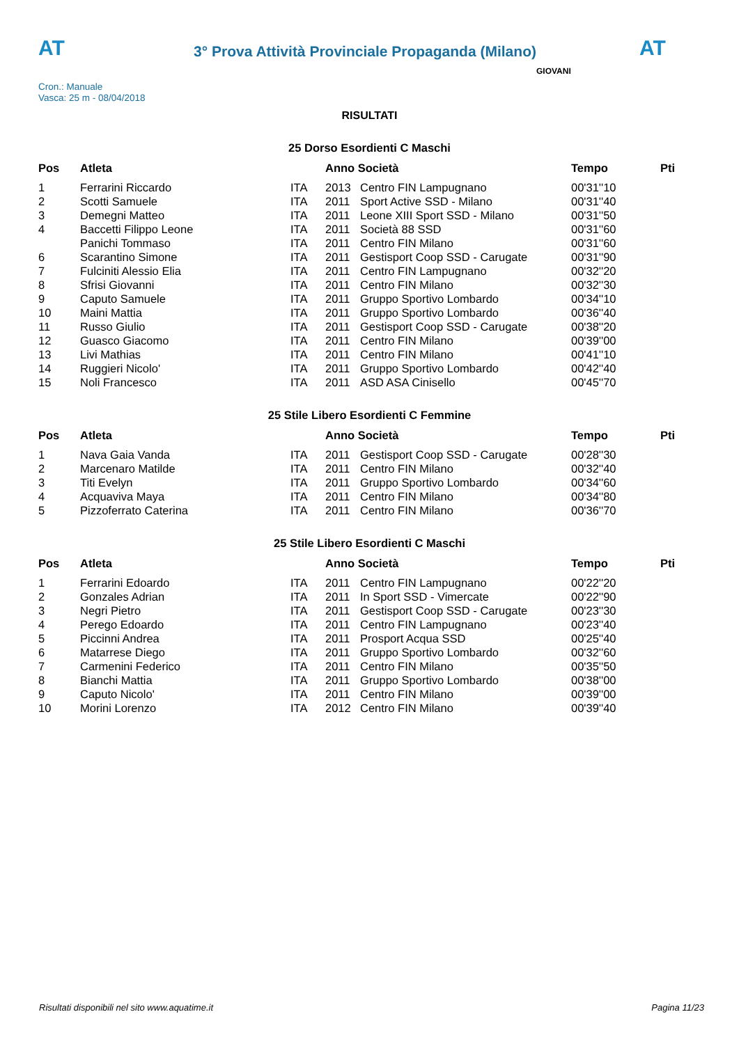AT
3° Prova Attività Provinciale Propaganda (Milano)
AT
Cron.: Manuale
Vasca: 25 m - 08/04/2018
GIOVANI
RISULTATI
25 Dorso Esordienti C Maschi
| Pos | Atleta | | Anno Società | | Tempo | Pti |
| --- | --- | --- | --- | --- | --- | --- |
| 1 | Ferrarini Riccardo | ITA | 2013 | Centro FIN Lampugnano | 00'31''10 | |
| 2 | Scotti Samuele | ITA | 2011 | Sport Active SSD - Milano | 00'31''40 | |
| 3 | Demegni Matteo | ITA | 2011 | Leone XIII Sport SSD - Milano | 00'31''50 | |
| 4 | Baccetti Filippo Leone | ITA | 2011 | Società 88 SSD | 00'31''60 | |
| | Panichi Tommaso | ITA | 2011 | Centro FIN Milano | 00'31''60 | |
| 6 | Scarantino Simone | ITA | 2011 | Gestisport Coop SSD - Carugate | 00'31''90 | |
| 7 | Fulciniti Alessio Elia | ITA | 2011 | Centro FIN Lampugnano | 00'32''20 | |
| 8 | Sfrisi Giovanni | ITA | 2011 | Centro FIN Milano | 00'32''30 | |
| 9 | Caputo Samuele | ITA | 2011 | Gruppo Sportivo Lombardo | 00'34''10 | |
| 10 | Maini Mattia | ITA | 2011 | Gruppo Sportivo Lombardo | 00'36''40 | |
| 11 | Russo Giulio | ITA | 2011 | Gestisport Coop SSD - Carugate | 00'38''20 | |
| 12 | Guasco Giacomo | ITA | 2011 | Centro FIN Milano | 00'39''00 | |
| 13 | Livi Mathias | ITA | 2011 | Centro FIN Milano | 00'41''10 | |
| 14 | Ruggieri Nicolo' | ITA | 2011 | Gruppo Sportivo Lombardo | 00'42''40 | |
| 15 | Noli Francesco | ITA | 2011 | ASD ASA Cinisello | 00'45''70 | |
25 Stile Libero Esordienti C Femmine
| Pos | Atleta | | Anno Società | | Tempo | Pti |
| --- | --- | --- | --- | --- | --- | --- |
| 1 | Nava Gaia Vanda | ITA | 2011 | Gestisport Coop SSD - Carugate | 00'28''30 | |
| 2 | Marcenaro Matilde | ITA | 2011 | Centro FIN Milano | 00'32''40 | |
| 3 | Titi Evelyn | ITA | 2011 | Gruppo Sportivo Lombardo | 00'34''60 | |
| 4 | Acquaviva Maya | ITA | 2011 | Centro FIN Milano | 00'34''80 | |
| 5 | Pizzoferrato Caterina | ITA | 2011 | Centro FIN Milano | 00'36''70 | |
25 Stile Libero Esordienti C Maschi
| Pos | Atleta | | Anno Società | | Tempo | Pti |
| --- | --- | --- | --- | --- | --- | --- |
| 1 | Ferrarini Edoardo | ITA | 2011 | Centro FIN Lampugnano | 00'22''20 | |
| 2 | Gonzales Adrian | ITA | 2011 | In Sport SSD - Vimercate | 00'22''90 | |
| 3 | Negri Pietro | ITA | 2011 | Gestisport Coop SSD - Carugate | 00'23''30 | |
| 4 | Perego Edoardo | ITA | 2011 | Centro FIN Lampugnano | 00'23''40 | |
| 5 | Piccinni Andrea | ITA | 2011 | Prosport Acqua SSD | 00'25''40 | |
| 6 | Matarrese Diego | ITA | 2011 | Gruppo Sportivo Lombardo | 00'32''60 | |
| 7 | Carmenini Federico | ITA | 2011 | Centro FIN Milano | 00'35''50 | |
| 8 | Bianchi Mattia | ITA | 2011 | Gruppo Sportivo Lombardo | 00'38''00 | |
| 9 | Caputo Nicolo' | ITA | 2011 | Centro FIN Milano | 00'39''00 | |
| 10 | Morini Lorenzo | ITA | 2012 | Centro FIN Milano | 00'39''40 | |
Risultati disponibili nel sito www.aquatime.it Pagina 11/23